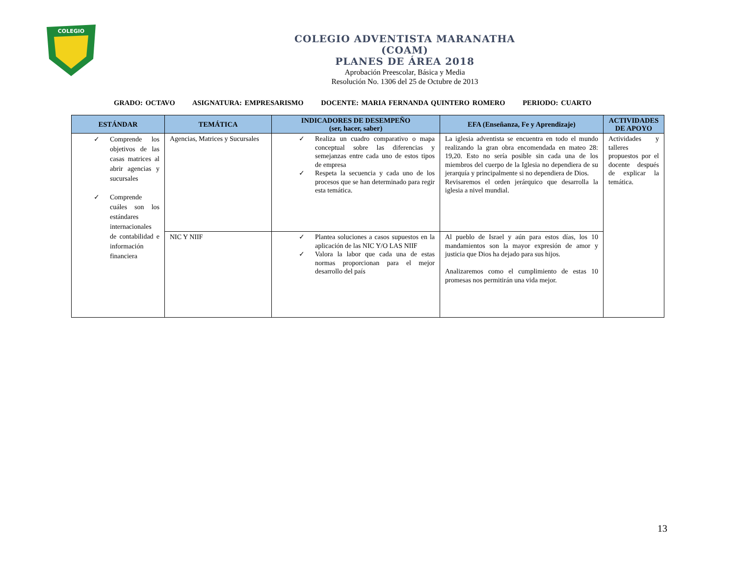COLEGIO
COLEGIO ADVENTISTA MARANATHA
(COAM)
PLANES DE ÁREA 2018
Aprobación Preescolar, Básica y Media
Resolución No. 1306 del 25 de Octubre de 2013
GRADO: OCTAVO ASIGNATURA: EMPRESARISMO DOCENTE: MARIA FERNANDA QUINTERO ROMERO PERIODO: CUARTO
| ESTÁNDAR | TEMÁTICA | INDICADORES DE DESEMPEÑO (ser, hacer, saber) | EFA (Enseñanza, Fe y Aprendizaje) | ACTIVIDADES DE APOYO |
| --- | --- | --- | --- | --- |
| ✓ Comprende los objetivos de las casas matrices al abrir agencias y sucursales ✓ Comprende cuáles son los estándares internacionales de contabilidad e información financiera | Agencias, Matrices y Sucursales | ✓ Realiza un cuadro comparativo o mapa conceptual sobre las diferencias y semejanzas entre cada uno de estos tipos de empresa ✓ Respeta la secuencia y cada uno de los procesos que se han determinado para regir esta temática. | La iglesia adventista se encuentra en todo el mundo realizando la gran obra encomendada en mateo 28: 19,20. Esto no sería posible sin cada una de los miembros del cuerpo de la Iglesia no dependiera de su jerarquía y principalmente si no dependiera de Dios. Revisaremos el orden jerárquico que desarrolla la iglesia a nivel mundial. | Actividades y talleres propuestos por el docente después de explicar la temática. |
| | NIC Y NIIF | ✓ Plantea soluciones a casos supuestos en la aplicación de las NIC Y/O LAS NIIF ✓ Valora la labor que cada una de estas normas proporcionan para el mejor desarrollo del país | Al pueblo de Israel y aún para estos días, los 10 mandamientos son la mayor expresión de amor y justicia que Dios ha dejado para sus hijos. Analizaremos como el cumplimiento de estas 10 promesas nos permitirán una vida mejor. | |
13